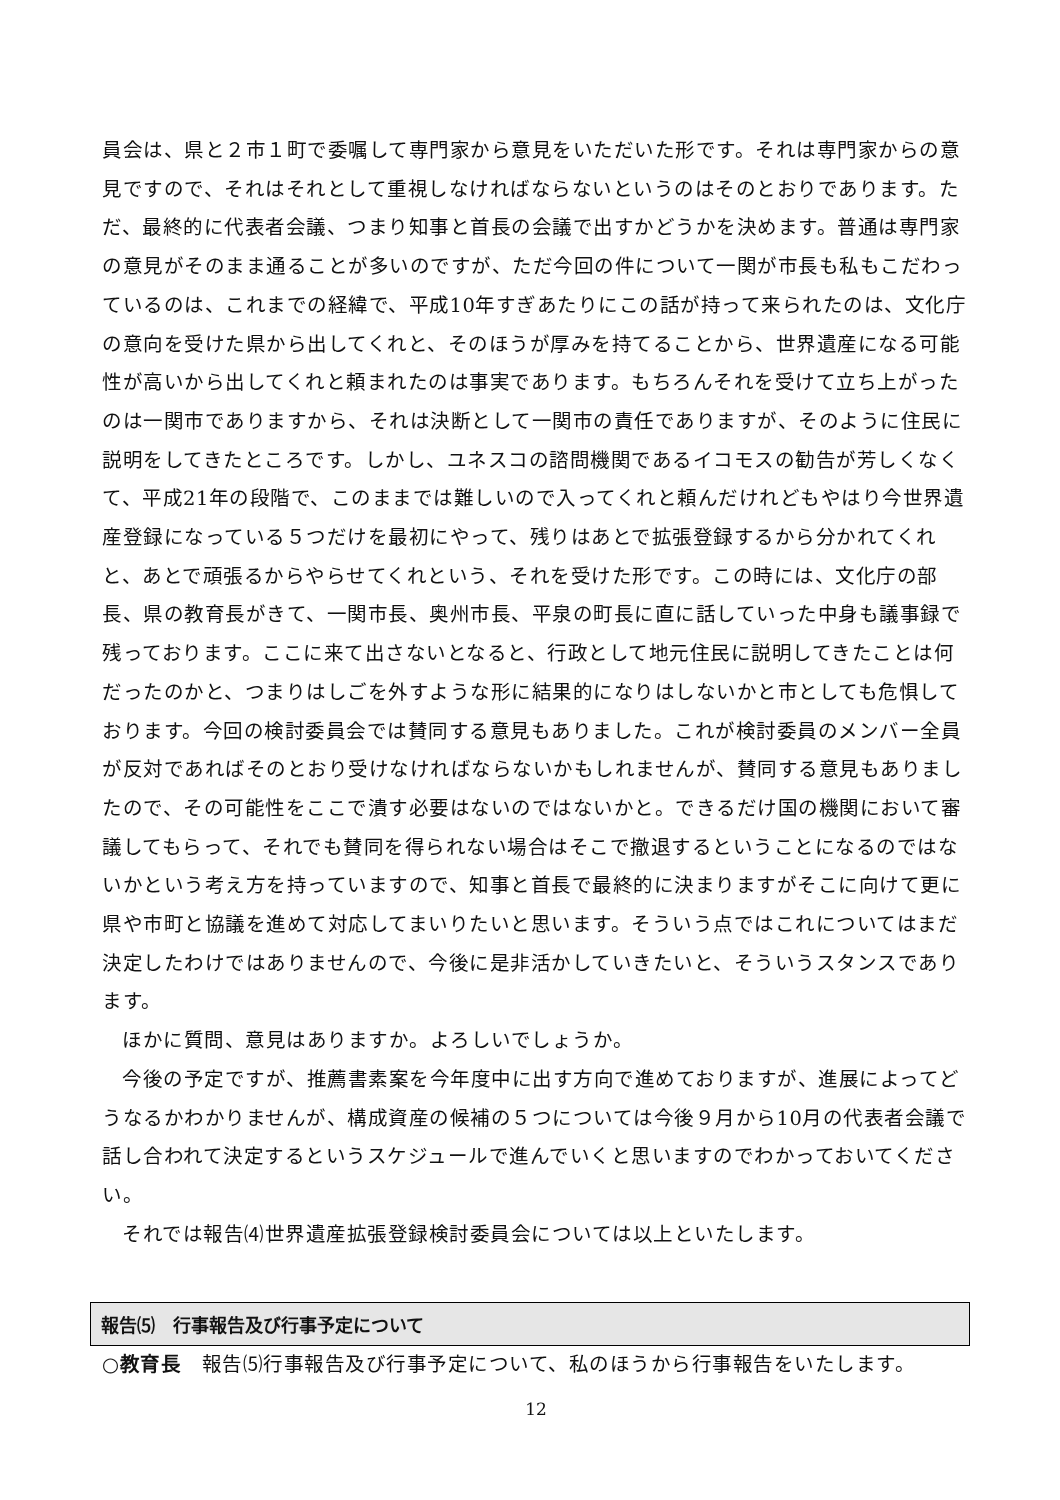員会は、県と２市１町で委嘱して専門家から意見をいただいた形です。それは専門家からの意見ですので、それはそれとして重視しなければならないというのはそのとおりであります。ただ、最終的に代表者会議、つまり知事と首長の会議で出すかどうかを決めます。普通は専門家の意見がそのまま通ることが多いのですが、ただ今回の件について一関が市長も私もこだわっているのは、これまでの経緯で、平成10年すぎあたりにこの話が持って来られたのは、文化庁の意向を受けた県から出してくれと、そのほうが厚みを持てることから、世界遺産になる可能性が高いから出してくれと頼まれたのは事実であります。もちろんそれを受けて立ち上がったのは一関市でありますから、それは決断として一関市の責任でありますが、そのように住民に説明をしてきたところです。しかし、ユネスコの諮問機関であるイコモスの勧告が芳しくなくて、平成21年の段階で、このままでは難しいので入ってくれと頼んだけれどもやはり今世界遺産登録になっている５つだけを最初にやって、残りはあとで拡張登録するから分かれてくれと、あとで頑張るからやらせてくれという、それを受けた形です。この時には、文化庁の部長、県の教育長がきて、一関市長、奥州市長、平泉の町長に直に話していった中身も議事録で残っております。ここに来て出さないとなると、行政として地元住民に説明してきたことは何だったのかと、つまりはしごを外すような形に結果的になりはしないかと市としても危惧しております。今回の検討委員会では賛同する意見もありました。これが検討委員のメンバー全員が反対であればそのとおり受けなければならないかもしれませんが、賛同する意見もありましたので、その可能性をここで潰す必要はないのではないかと。できるだけ国の機関において審議してもらって、それでも賛同を得られない場合はそこで撤退するということになるのではないかという考え方を持っていますので、知事と首長で最終的に決まりますがそこに向けて更に県や市町と協議を進めて対応してまいりたいと思います。そういう点ではこれについてはまだ決定したわけではありませんので、今後に是非活かしていきたいと、そういうスタンスであります。
ほかに質問、意見はありますか。よろしいでしょうか。
今後の予定ですが、推薦書素案を今年度中に出す方向で進めておりますが、進展によってどうなるかわかりませんが、構成資産の候補の５つについては今後９月から10月の代表者会議で話し合われて決定するというスケジュールで進んでいくと思いますのでわかっておいてください。
それでは報告⑷世界遺産拡張登録検討委員会については以上といたします。
報告⑸　行事報告及び行事予定について
○教育長　報告⑸行事報告及び行事予定について、私のほうから行事報告をいたします。
12